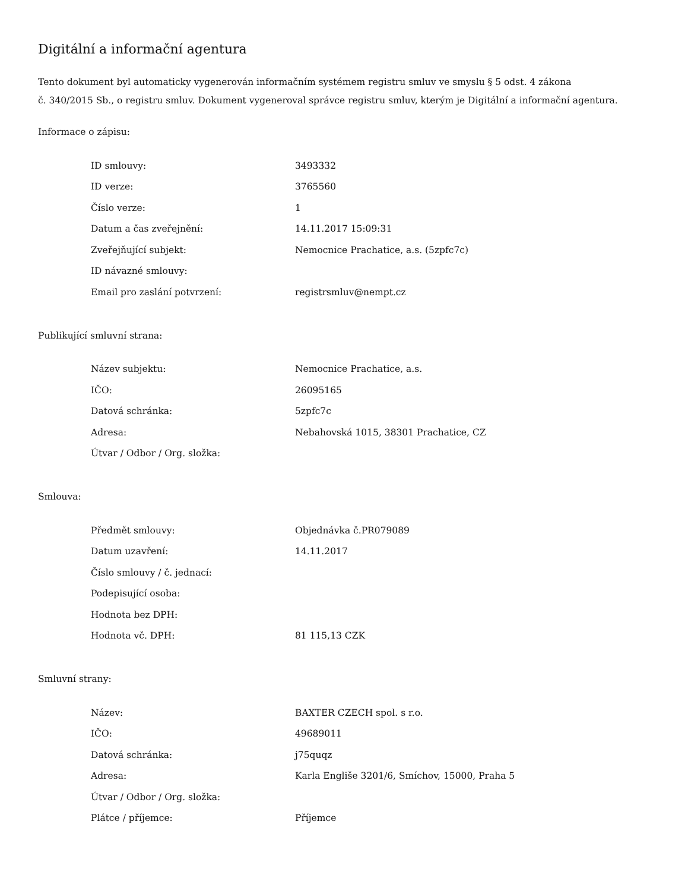Digitální a informační agentura
Tento dokument byl automaticky vygenerován informačním systémem registru smluv ve smyslu § 5 odst. 4 zákona
č. 340/2015 Sb., o registru smluv. Dokument vygeneroval správce registru smluv, kterým je Digitální a informační agentura.
Informace o zápisu:
| ID smlouvy: | 3493332 |
| ID verze: | 3765560 |
| Číslo verze: | 1 |
| Datum a čas zveřejnění: | 14.11.2017 15:09:31 |
| Zveřejňující subjekt: | Nemocnice Prachatice, a.s. (5zpfc7c) |
| ID návazné smlouvy: | |
| Email pro zaslání potvrzení: | registrsmluv@nempt.cz |
Publikující smluvní strana:
| Název subjektu: | Nemocnice Prachatice, a.s. |
| IČO: | 26095165 |
| Datová schránka: | 5zpfc7c |
| Adresa: | Nebahovská 1015, 38301 Prachatice, CZ |
| Útvar / Odbor / Org. složka: | |
Smlouva:
| Předmět smlouvy: | Objednávka č.PR079089 |
| Datum uzavření: | 14.11.2017 |
| Číslo smlouvy / č. jednací: | |
| Podepisující osoba: | |
| Hodnota bez DPH: | |
| Hodnota vč. DPH: | 81 115,13 CZK |
Smluvní strany:
| Název: | BAXTER CZECH spol. s r.o. |
| IČO: | 49689011 |
| Datová schránka: | j75quqz |
| Adresa: | Karla Engliše 3201/6, Smíchov, 15000, Praha 5 |
| Útvar / Odbor / Org. složka: | |
| Plátce / příjemce: | Příjemce |